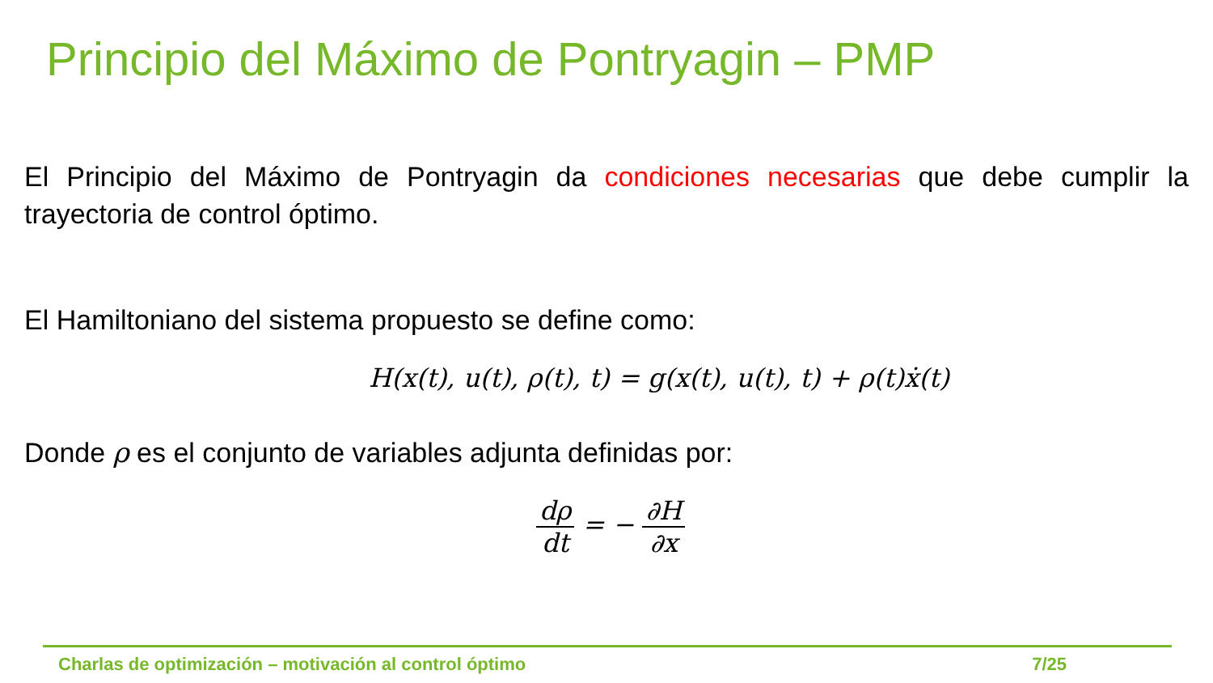Principio del Máximo de Pontryagin – PMP
El Principio del Máximo de Pontryagin da condiciones necesarias que debe cumplir la trayectoria de control óptimo.
El Hamiltoniano del sistema propuesto se define como:
H(x(t), u(t), ρ(t), t) = g(x(t), u(t), t) + ρ(t)ẋ(t)
Donde ρ es el conjunto de variables adjunta definidas por:
dρ dt = − ∂H ∂x
Charlas de optimización – motivación al control óptimo 7/25